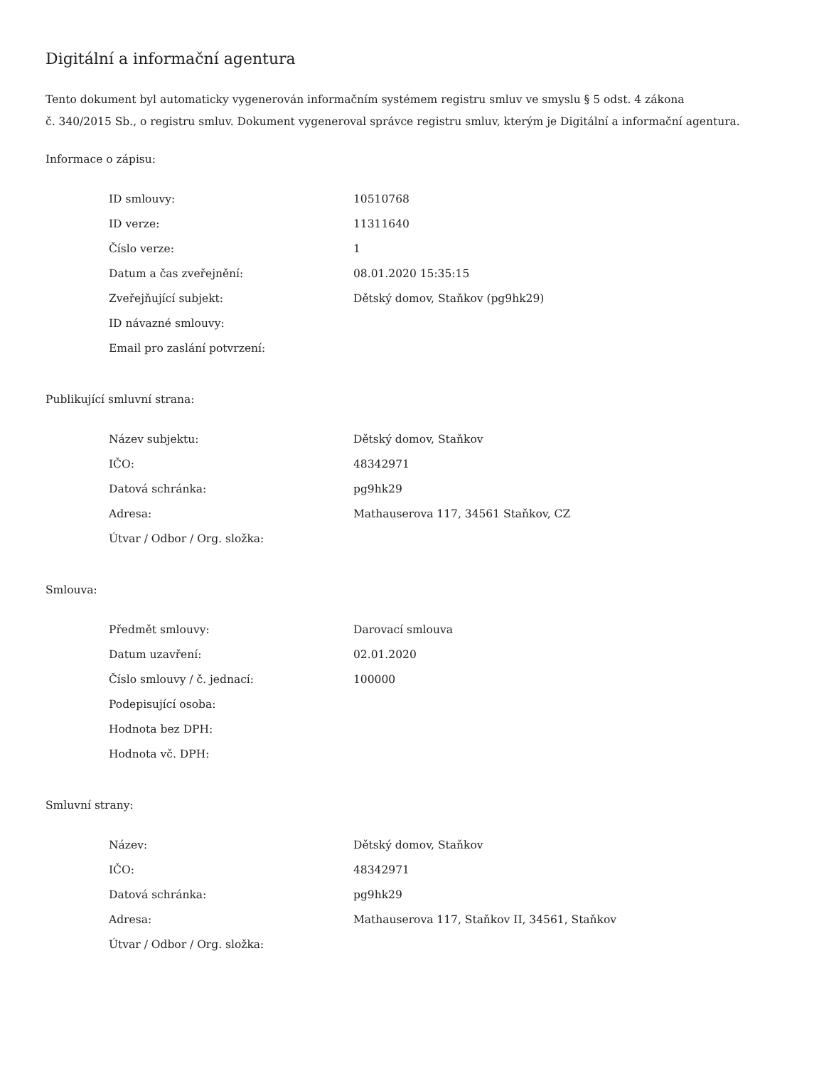Digitální a informační agentura
Tento dokument byl automaticky vygenerován informačním systémem registru smluv ve smyslu § 5 odst. 4 zákona
č. 340/2015 Sb., o registru smluv. Dokument vygeneroval správce registru smluv, kterým je Digitální a informační agentura.
Informace o zápisu:
| ID smlouvy: | 10510768 |
| ID verze: | 11311640 |
| Číslo verze: | 1 |
| Datum a čas zveřejnění: | 08.01.2020 15:35:15 |
| Zveřejňující subjekt: | Dětský domov, Staňkov (pg9hk29) |
| ID návazné smlouvy: | |
| Email pro zaslání potvrzení: | |
Publikující smluvní strana:
| Název subjektu: | Dětský domov, Staňkov |
| IČO: | 48342971 |
| Datová schránka: | pg9hk29 |
| Adresa: | Mathauserova 117, 34561 Staňkov, CZ |
| Útvar / Odbor / Org. složka: | |
Smlouva:
| Předmět smlouvy: | Darovací smlouva |
| Datum uzavření: | 02.01.2020 |
| Číslo smlouvy / č. jednací: | 100000 |
| Podepisující osoba: | |
| Hodnota bez DPH: | |
| Hodnota vč. DPH: | |
Smluvní strany:
| Název: | Dětský domov, Staňkov |
| IČO: | 48342971 |
| Datová schránka: | pg9hk29 |
| Adresa: | Mathauserova 117, Staňkov II, 34561, Staňkov |
| Útvar / Odbor / Org. složka: | |